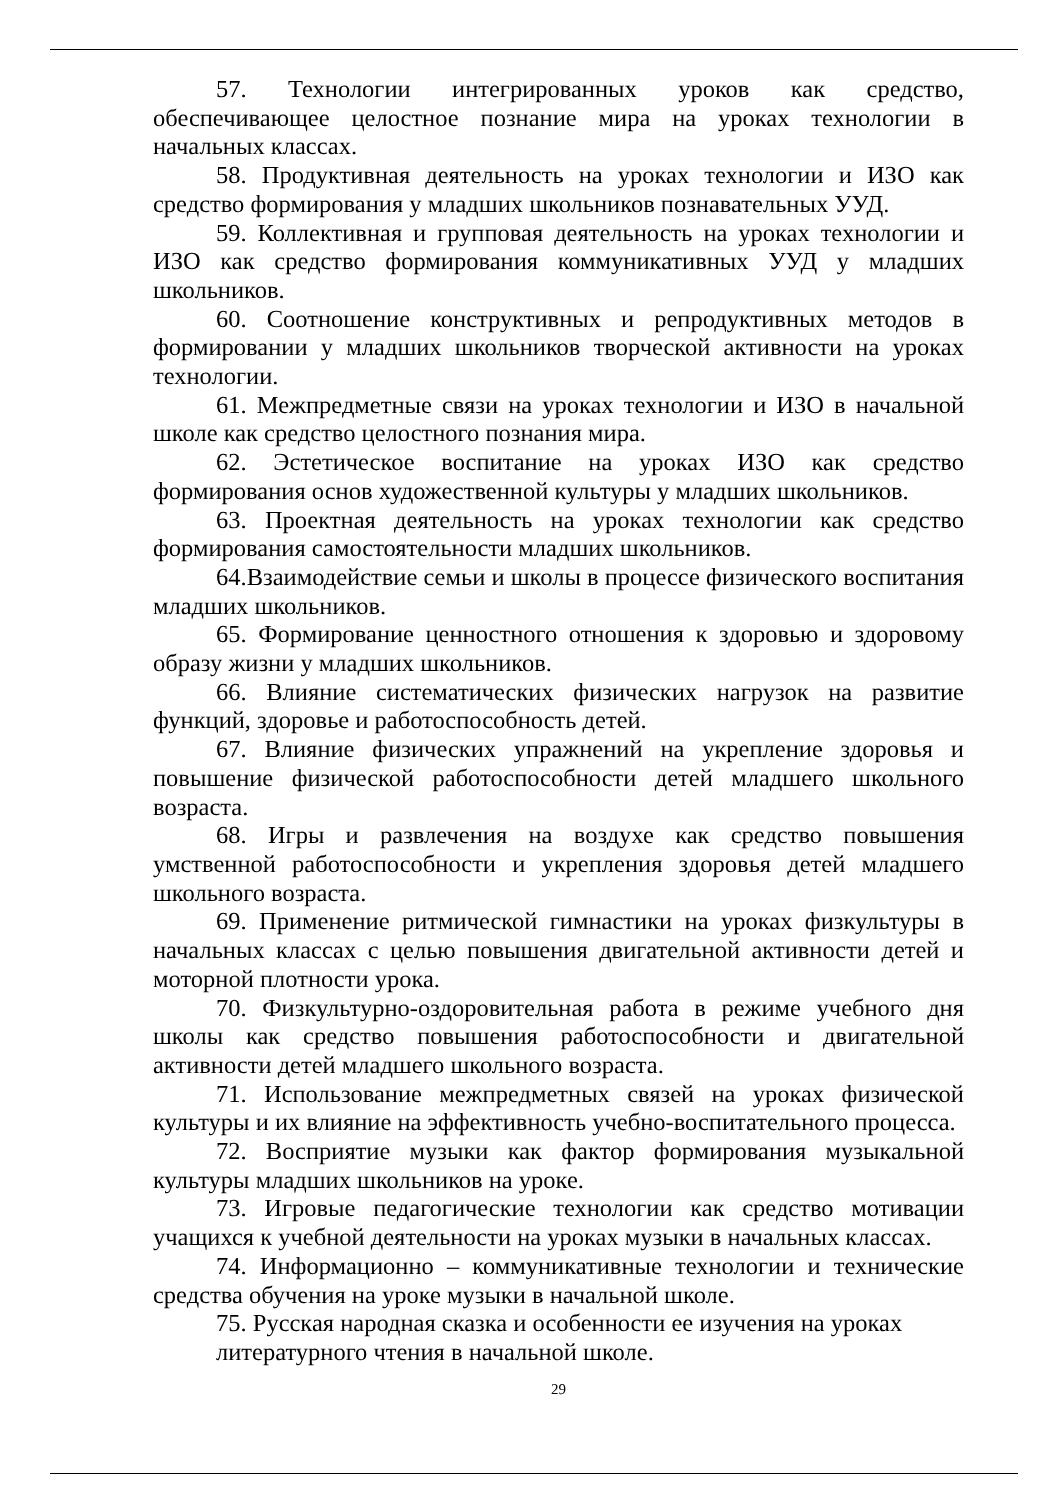57. Технологии интегрированных уроков как средство, обеспечивающее целостное познание мира на уроках технологии в начальных классах.
58. Продуктивная деятельность на уроках технологии и ИЗО как средство формирования у младших школьников познавательных УУД.
59. Коллективная и групповая деятельность на уроках технологии и ИЗО как средство формирования коммуникативных УУД у младших школьников.
60. Соотношение конструктивных и репродуктивных методов в формировании у младших школьников творческой активности на уроках технологии.
61. Межпредметные связи на уроках технологии и ИЗО в начальной школе как средство целостного познания мира.
62. Эстетическое воспитание на уроках ИЗО как средство формирования основ художественной культуры у младших школьников.
63. Проектная деятельность на уроках технологии как средство формирования самостоятельности младших школьников.
64.Взаимодействие семьи и школы в процессе физического воспитания младших школьников.
65. Формирование ценностного отношения к здоровью и здоровому образу жизни у младших школьников.
66. Влияние систематических физических нагрузок на развитие функций, здоровье и работоспособность детей.
67. Влияние физических упражнений на укрепление здоровья и повышение физической работоспособности детей младшего школьного возраста.
68. Игры и развлечения на воздухе как средство повышения умственной работоспособности и укрепления здоровья детей младшего школьного возраста.
69. Применение ритмической гимнастики на уроках физкультуры в начальных классах с целью повышения двигательной активности детей и моторной плотности урока.
70. Физкультурно-оздоровительная работа в режиме учебного дня школы как средство повышения работоспособности и двигательной активности детей младшего школьного возраста.
71. Использование межпредметных связей на уроках физической культуры и их влияние на эффективность учебно-воспитательного процесса.
72. Восприятие музыки как фактор формирования музыкальной культуры младших школьников на уроке.
73. Игровые педагогические технологии как средство мотивации учащихся к учебной деятельности на уроках музыки в начальных классах.
74. Информационно – коммуникативные технологии и технические средства обучения на уроке музыки в начальной школе.
75. Русская народная сказка и особенности ее изучения на уроках литературного чтения в начальной школе.
29